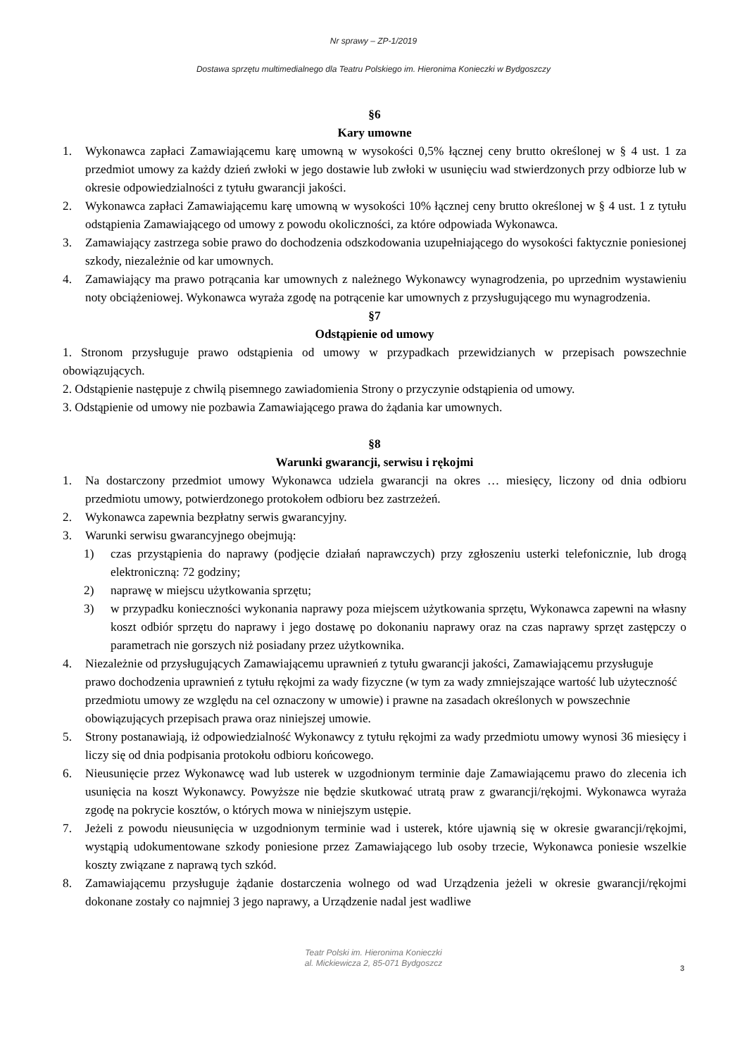Nr sprawy – ZP-1/2019
Dostawa sprzętu multimedialnego dla Teatru Polskiego im. Hieronima Konieczki w Bydgoszczy
§6
Kary umowne
1. Wykonawca zapłaci Zamawiającemu karę umowną w wysokości 0,5% łącznej ceny brutto określonej w § 4 ust. 1 za przedmiot umowy za każdy dzień zwłoki w jego dostawie lub zwłoki w usunięciu wad stwierdzonych przy odbiorze lub w okresie odpowiedzialności z tytułu gwarancji jakości.
2. Wykonawca zapłaci Zamawiającemu karę umowną w wysokości 10% łącznej ceny brutto określonej w § 4 ust. 1 z tytułu odstąpienia Zamawiającego od umowy z powodu okoliczności, za które odpowiada Wykonawca.
3. Zamawiający zastrzega sobie prawo do dochodzenia odszkodowania uzupełniającego do wysokości faktycznie poniesionej szkody, niezależnie od kar umownych.
4. Zamawiający ma prawo potrącania kar umownych z należnego Wykonawcy wynagrodzenia, po uprzednim wystawieniu noty obciążeniowej. Wykonawca wyraża zgodę na potrącenie kar umownych z przysługującego mu wynagrodzenia.
§7
Odstąpienie od umowy
1. Stronom przysługuje prawo odstąpienia od umowy w przypadkach przewidzianych w przepisach powszechnie obowiązujących.
2. Odstąpienie następuje z chwilą pisemnego zawiadomienia Strony o przyczynie odstąpienia od umowy.
3. Odstąpienie od umowy nie pozbawia Zamawiającego prawa do żądania kar umownych.
§8
Warunki gwarancji, serwisu i rękojmi
1. Na dostarczony przedmiot umowy Wykonawca udziela gwarancji na okres … miesięcy, liczony od dnia odbioru przedmiotu umowy, potwierdzonego protokołem odbioru bez zastrzeżeń.
2. Wykonawca zapewnia bezpłatny serwis gwarancyjny.
3. Warunki serwisu gwarancyjnego obejmują:
1) czas przystąpienia do naprawy (podjęcie działań naprawczych) przy zgłoszeniu usterki telefonicznie, lub drogą elektroniczną: 72 godziny;
2) naprawę w miejscu użytkowania sprzętu;
3) w przypadku konieczności wykonania naprawy poza miejscem użytkowania sprzętu, Wykonawca zapewni na własny koszt odbiór sprzętu do naprawy i jego dostawę po dokonaniu naprawy oraz na czas naprawy sprzęt zastępczy o parametrach nie gorszych niż posiadany przez użytkownika.
4. Niezależnie od przysługujących Zamawiającemu uprawnień z tytułu gwarancji jakości, Zamawiającemu przysługuje prawo dochodzenia uprawnień z tytułu rękojmi za wady fizyczne (w tym za wady zmniejszające wartość lub użyteczność przedmiotu umowy ze względu na cel oznaczony w umowie) i prawne na zasadach określonych w powszechnie obowiązujących przepisach prawa oraz niniejszej umowie.
5. Strony postanawiają, iż odpowiedzialność Wykonawcy z tytułu rękojmi za wady przedmiotu umowy wynosi 36 miesięcy i liczy się od dnia podpisania protokołu odbioru końcowego.
6. Nieusunięcie przez Wykonawcę wad lub usterek w uzgodnionym terminie daje Zamawiającemu prawo do zlecenia ich usunięcia na koszt Wykonawcy. Powyższe nie będzie skutkować utratą praw z gwarancji/rękojmi. Wykonawca wyraża zgodę na pokrycie kosztów, o których mowa w niniejszym ustępie.
7. Jeżeli z powodu nieusunięcia w uzgodnionym terminie wad i usterek, które ujawnią się w okresie gwarancji/rękojmi, wystąpią udokumentowane szkody poniesione przez Zamawiającego lub osoby trzecie, Wykonawca poniesie wszelkie koszty związane z naprawą tych szkód.
8. Zamawiającemu przysługuje żądanie dostarczenia wolnego od wad Urządzenia jeżeli w okresie gwarancji/rękojmi dokonane zostały co najmniej 3 jego naprawy, a Urządzenie nadal jest wadliwe
Teatr Polski im. Hieronima Konieczki
al. Mickiewicza 2, 85-071 Bydgoszcz
3